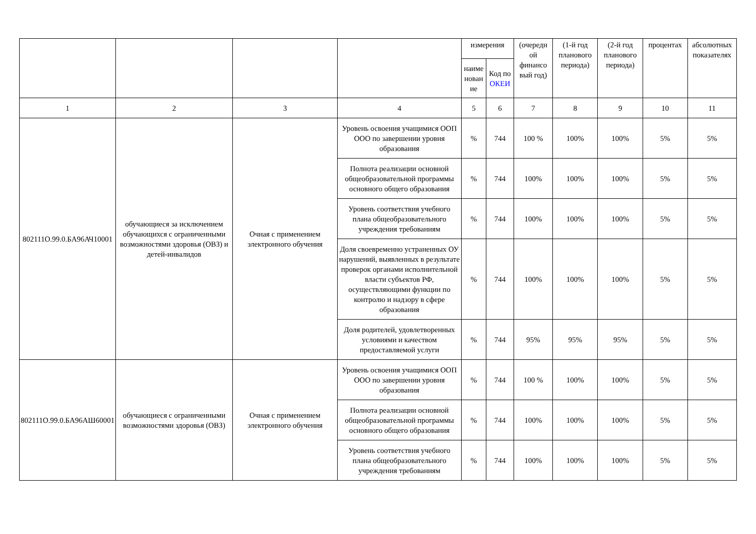| | | | | измерения | | (очередн ой финансо вый год) | (1-й год планового периода) | (2-й год планового периода) | процентах | абсолютных показателях |
| --- | --- | --- | --- | --- | --- | --- | --- | --- | --- | --- |
| | | | | наиме нован ие | Код по ОКЕИ | | | | | |
| 1 | 2 | 3 | 4 | 5 | 6 | 7 | 8 | 9 | 10 | 11 |
| 802111О.99.0.БА96АЧ10001 | обучающиеся за исключением обучающихся с ограниченными возможностями здоровья (ОВЗ) и детей-инвалидов | Очная с применением электронного обучения | Уровень освоения учащимися ООП ООО по завершении уровня образования | % | 744 | 100 % | 100% | 100% | 5% | 5% |
| | | | Полнота реализации основной общеобразовательной программы основного общего образования | % | 744 | 100% | 100% | 100% | 5% | 5% |
| | | | Уровень соответствия учебного плана общеобразовательного учреждения требованиям | % | 744 | 100% | 100% | 100% | 5% | 5% |
| | | | Доля своевременно устраненных ОУ нарушений, выявленных в результате проверок органами исполнительной власти субъектов РФ, осуществляющими функции по контролю и надзору в сфере образования | % | 744 | 100% | 100% | 100% | 5% | 5% |
| | | | Доля родителей, удовлетворенных условиями и качеством предоставляемой услуги | % | 744 | 95% | 95% | 95% | 5% | 5% |
| 802111О.99.0.БА96АШ60001 | обучающиеся с ограниченными возможностями здоровья (ОВЗ) | Очная с применением электронного обучения | Уровень освоения учащимися ООП ООО по завершении уровня образования | % | 744 | 100 % | 100% | 100% | 5% | 5% |
| | | | Полнота реализации основной общеобразовательной программы основного общего образования | % | 744 | 100% | 100% | 100% | 5% | 5% |
| | | | Уровень соответствия учебного плана общеобразовательного учреждения требованиям | % | 744 | 100% | 100% | 100% | 5% | 5% |